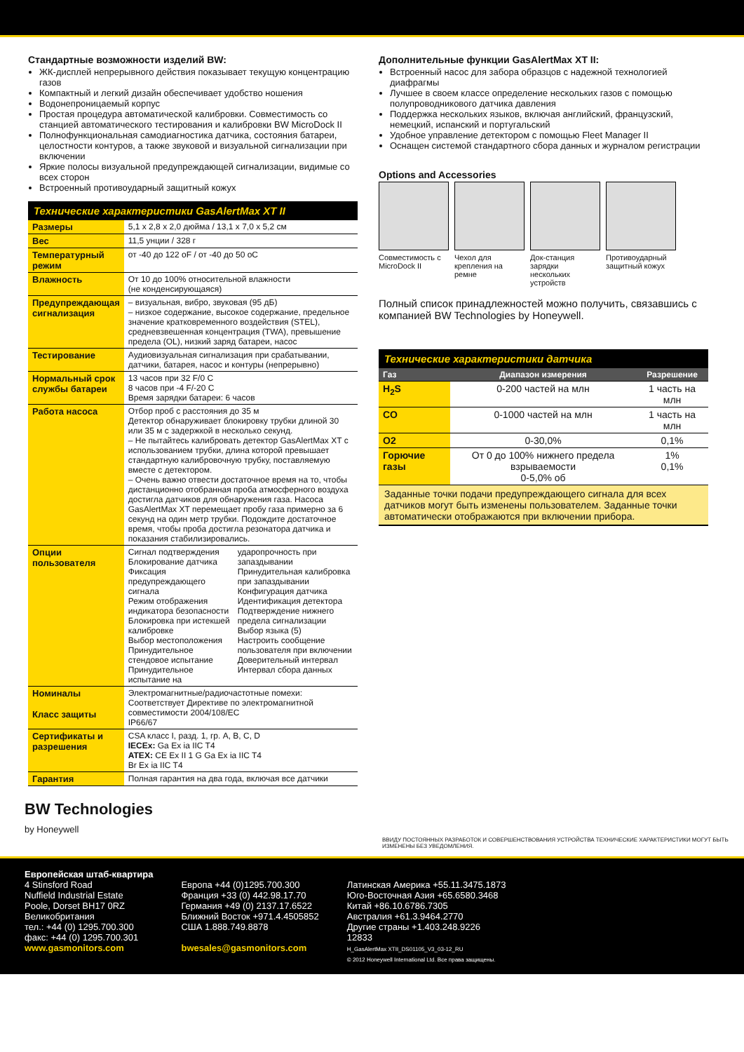Стандартные возможности изделий BW:
ЖК-дисплей непрерывного действия показывает текущую концентрацию газов
Компактный и легкий дизайн обеспечивает удобство ношения
Водонепроницаемый корпус
Простая процедура автоматической калибровки. Совместимость со станцией автоматического тестирования и калибровки BW MicroDock II
Полнофункциональная самодиагностика датчика, состояния батареи, целостности контуров, а также звуковой и визуальной сигнализации при включении
Яркие полосы визуальной предупреждающей сигнализации, видимые со всех сторон
Встроенный противоударный защитный кожух
Технические характеристики GasAlertMax XT II
| Размеры | 5,1 x 2,8 x 2,0 дюйма / 13,1 x 7,0 x 5,2 см |
| Вес | 11,5 унции / 328 г |
| Температурный режим | от -40 до 122 oF / от -40 до 50 oC |
| Влажность | От 10 до 100% относительной влажности (не конденсирующаяся) |
| Предупреждающая сигнализация | – визуальная, вибро, звуковая (95 дБ) – низкое содержание, высокое содержание, предельное значение кратковременного воздействия (STEL), средневзвешенная концентрация (TWA), превышение предела (OL), низкий заряд батареи, насос |
| Тестирование | Аудиовизуальная сигнализация при срабатывании, датчики, батарея, насос и контуры (непрерывно) |
| Нормальный срок службы батареи | 13 часов при 32 F/0 C 8 часов при -4 F/-20 C Время зарядки батареи: 6 часов |
| Работа насоса | Отбор проб с расстояния до 35 м Детектор обнаруживает блокировку трубки длиной 30 или 35 м с задержкой в несколько секунд. – Не пытайтесь калибровать детектор GasAlertMax XT с использованием трубки, длина которой превышает стандартную калибровочную трубку, поставляемую вместе с детектором. – Очень важно отвести достаточное время на то, чтобы дистанционно отобранная проба атмосферного воздуха достигла датчиков для обнаружения газа. Насоса GasAlertMax XT перемещает пробу газа примерно за 6 секунд на один метр трубки. Подождите достаточное время, чтобы проба достигла резонатора датчика и показания стабилизировались. |
| Опции пользователя | Сигнал подтверждения Блокирование датчика Фиксация предупреждающего сигнала Режим отображения индикатора безопасности Блокировка при истекшей калибровке Выбор местоположения Принудительное стендовое испытание Принудительное испытание на ударопрочность при запаздывании Принудительная калибровка при запаздывании Конфигурация датчика Идентификация детектора Подтверждение нижнего предела сигнализации Выбор языка (5) Настроить сообщение пользователя при включении Доверительный интервал Интервал сбора данных |
| Номиналы Класс защиты | Электромагнитные/радиочастотные помехи: Соответствует Директиве по электромагнитной совместимости 2004/108/EC IP66/67 |
| Сертификаты и разрешения | CSA класс I, разд. 1, гр. A, B, C, D IECEx: Ga Ex ia IIC T4 ATEX: CE Ex II 1 G Ga Ex ia IIC T4 Br Ex ia IIC T4 |
| Гарантия | Полная гарантия на два года, включая все датчики |
Дополнительные функции GasAlertMax XT II:
Встроенный насос для забора образцов с надежной технологией диафрагмы
Лучшее в своем классе определение нескольких газов с помощью полупроводникового датчика давления
Поддержка нескольких языков, включая английский, французский, немецкий, испанский и португальский
Удобное управление детектором с помощью Fleet Manager II
Оснащен системой стандартного сбора данных и журналом регистрации
Options and Accessories
Совместимость с MicroDock II
Чехол для крепления на ремне
Док-станция зарядки нескольких устройств
Противоударный защитный кожух
Полный список принадлежностей можно получить, связавшись с компанией BW Technologies by Honeywell.
Технические характеристики датчика
| Газ | Диапазон измерения | Разрешение |
| --- | --- | --- |
| H<sub>2</sub>S | 0-200 частей на млн | 1 часть на млн |
| CO | 0-1000 частей на млн | 1 часть на млн |
| O2 | 0-30,0% | 0,1% |
| Горючие газы | От 0 до 100% нижнего предела взрываемости 0-5,0% об | 1% 0,1% |
Заданные точки подачи предупреждающего сигнала для всех датчиков могут быть изменены пользователем. Заданные точки автоматически отображаются при включении прибора.
BW Technologies
by Honeywell
ВВИДУ ПОСТОЯННЫХ РАЗРАБОТОК И СОВЕРШЕНСТВОВАНИЯ УСТРОЙСТВА ТЕХНИЧЕСКИЕ ХАРАКТЕРИСТИКИ МОГУТ БЫТЬ ИЗМЕНЕНЫ БЕЗ УВЕДОМЛЕНИЯ.
Европейская штаб-квартира
4 Stinsford Road
Nuffield Industrial Estate
Poole, Dorset BH17 0RZ
Великобритания
тел.: +44 (0) 1295.700.300
факс: +44 (0) 1295.700.301
www.gasmonitors.com
Европа +44 (0)1295.700.300
Франция +33 (0) 442.98.17.70
Германия +49 (0) 2137.17.6522
Ближний Восток +971.4.4505852
США 1.888.749.8878
bwesales@gasmonitors.com
Латинская Америка +55.11.3475.1873
Юго-Восточная Азия +65.6580.3468
Китай +86.10.6786.7305
Австралия +61.3.9464.2770
Другие страны +1.403.248.9226
12833
H_GasAlertMax XTII_DS01105_V3_03-12_RU
© 2012 Honeywell International Ltd. Все права защищены.